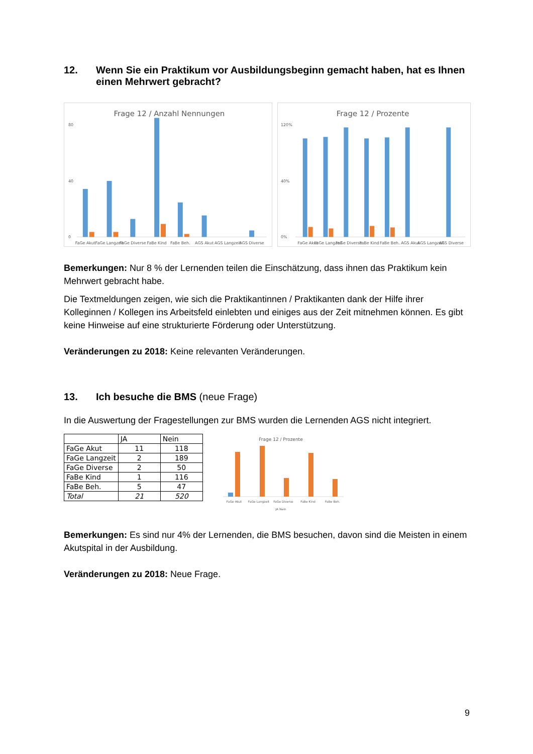12. Wenn Sie ein Praktikum vor Ausbildungsbeginn gemacht haben, hat es Ihnen einen Mehrwert gebracht?
Frage 12 / Anzahl Nennungen
80
40
0
FaGe Akut
FaGe Langzeit
FaGe Diverse
FaBe Kind
FaBe Beh.
AGS Akut
AGS Langzeit
AGS Diverse
Frage 12 / Prozente
120%
40%
0%
FaGe Akut
FaGe Langzeit
FaGe Diverse
FaBe Kind
FaBe Beh.
AGS Akut
AGS Langzeit
AGS Diverse
Bemerkungen: Nur 8 % der Lernenden teilen die Einschätzung, dass ihnen das Praktikum kein Mehrwert gebracht habe.
Die Textmeldungen zeigen, wie sich die Praktikantinnen / Praktikanten dank der Hilfe ihrer Kolleginnen / Kollegen ins Arbeitsfeld einlebten und einiges aus der Zeit mitnehmen können. Es gibt keine Hinweise auf eine strukturierte Förderung oder Unterstützung.
Veränderungen zu 2018: Keine relevanten Veränderungen.
13. Ich besuche die BMS (neue Frage)
In die Auswertung der Fragestellungen zur BMS wurden die Lernenden AGS nicht integriert.
| | JA | Nein |
| --- | --- | --- |
| FaGe Akut | 11 | 118 |
| FaGe Langzeit | 2 | 189 |
| FaGe Diverse | 2 | 50 |
| FaBe Kind | 1 | 116 |
| FaBe Beh. | 5 | 47 |
| Total | 21 | 520 |
Frage 12 / Prozente
FaGe Akut
FaGe Langzeit
FaGe Diverse
FaBe Kind
FaBe Beh.
JA Nein
Bemerkungen: Es sind nur 4% der Lernenden, die BMS besuchen, davon sind die Meisten in einem Akutspital in der Ausbildung.
Veränderungen zu 2018: Neue Frage.
9